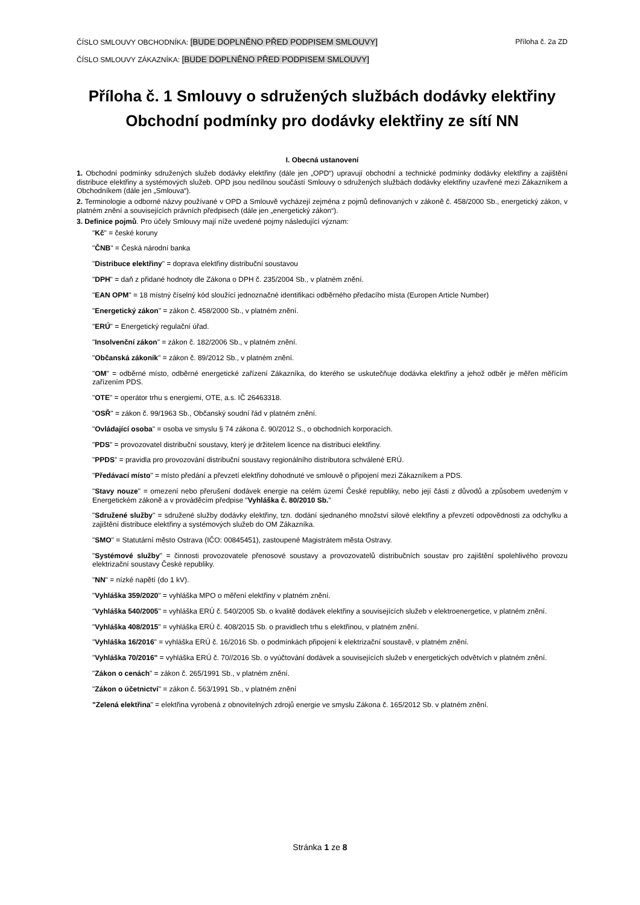ČÍSLO SMLOUVY OBCHODNÍKA: [BUDE DOPLNĚNO PŘED PODPISEM SMLOUVY] Příloha č. 2a ZD
ČÍSLO SMLOUVY ZÁKAZNÍKA: [BUDE DOPLNĚNO PŘED PODPISEM SMLOUVY]
Příloha č. 1 Smlouvy o sdružených službách dodávky elektřiny
Obchodní podmínky pro dodávky elektřiny ze sítí NN
I. Obecná ustanovení
1. Obchodní podmínky sdružených služeb dodávky elektřiny (dále jen „OPD“) upravují obchodní a technické podmínky dodávky elektřiny a zajištění distribuce elektřiny a systémových služeb. OPD jsou nedílnou součástí Smlouvy o sdružených službách dodávky elektřiny uzavřené mezi Zákazníkem a Obchodníkem (dále jen „Smlouva“).
2. Terminologie a odborné názvy používané v OPD a Smlouvě vycházejí zejména z pojmů definovaných v zákoně č. 458/2000 Sb., energetický zákon, v platném znění a souvisejících právních předpisech (dále jen „energetický zákon“).
3. Definice pojmů. Pro účely Smlouvy mají níže uvedené pojmy následující význam:
"Kč" = české koruny
"ČNB" = Česká národní banka
"Distribuce elektřiny" = doprava elektřiny distribuční soustavou
"DPH" = daň z přidané hodnoty dle Zákona o DPH č. 235/2004 Sb., v platném znění.
"EAN OPM" = 18 místný číselný kód sloužící jednoznačné identifikaci odběrného předacího místa (Europen Article Number)
"Energetický zákon" = zákon č. 458/2000 Sb., v platném znění.
"ERÚ" = Energetický regulační úřad.
"Insolvenční zákon" = zákon č. 182/2006 Sb., v platném znění.
"Občanská zákoník" = zákon č. 89/2012 Sb., v platném znění.
"OM" = odběrné místo, odběrné energetické zařízení Zákazníka, do kterého se uskutečňuje dodávka elektřiny a jehož odběr je měřen měřícím zařízením PDS.
"OTE" = operátor trhu s energiemi, OTE, a.s. IČ 26463318.
"OSŘ" = zákon č. 99/1963 Sb., Občanský soudní řád v platném znění.
"Ovládající osoba" = osoba ve smyslu § 74 zákona č. 90/2012 S., o obchodních korporacích.
"PDS" = provozovatel distribuční soustavy, který je držitelem licence na distribuci elektřiny.
"PPDS" = pravidla pro provozování distribuční soustavy regionálního distributora schválené ERÚ.
"Předávací místo" = místo předání a převzetí elektřiny dohodnuté ve smlouvě o připojení mezi Zákazníkem a PDS.
"Stavy nouze" = omezení nebo přerušení dodávek energie na celém území České republiky, nebo její části z důvodů a způsobem uvedeným v Energetickém zákoně a v prováděcím předpise "Vyhláška č. 80/2010 Sb."
"Sdružené služby" = sdružené služby dodávky elektřiny, tzn. dodání sjednaného množství silové elektřiny a převzetí odpovědnosti za odchylku a zajištění distribuce elektřiny a systémových služeb do OM Zákazníka.
"SMO" = Statutární město Ostrava (IČO: 00845451), zastoupené Magistrátem města Ostravy.
"Systémové služby" = činnosti provozovatele přenosové soustavy a provozovatelů distribučních soustav pro zajištění spolehlivého provozu elektrizační soustavy České republiky.
"NN" = nízké napětí (do 1 kV).
"Vyhláška 359/2020" = vyhláška MPO o měření elektřiny v platném znění.
"Vyhláška 540/2005" = vyhláška ERÚ č. 540/2005 Sb. o kvalitě dodávek elektřiny a souvisejících služeb v elektroenergetice, v platném znění.
"Vyhláška 408/2015" = vyhláška ERÚ č. 408/2015 Sb. o pravidlech trhu s elektřinou, v platném znění.
"Vyhláška 16/2016" = vyhláška ERÚ č. 16/2016 Sb. o podmínkách připojení k elektrizační soustavě, v platném znění.
"Vyhláška 70/2016" = vyhláška ERÚ č. 70//2016 Sb. o vyúčtování dodávek a souvisejících služeb v energetických odvětvích v platném znění.
"Zákon o cenách" = zákon č. 265/1991 Sb., v platném znění.
"Zákon o účetnictví" = zákon č. 563/1991 Sb., v platném znění
"Zelená elektřina" = elektřina vyrobená z obnovitelných zdrojů energie ve smyslu Zákona č. 165/2012 Sb. v platném znění.
Stránka 1 ze 8